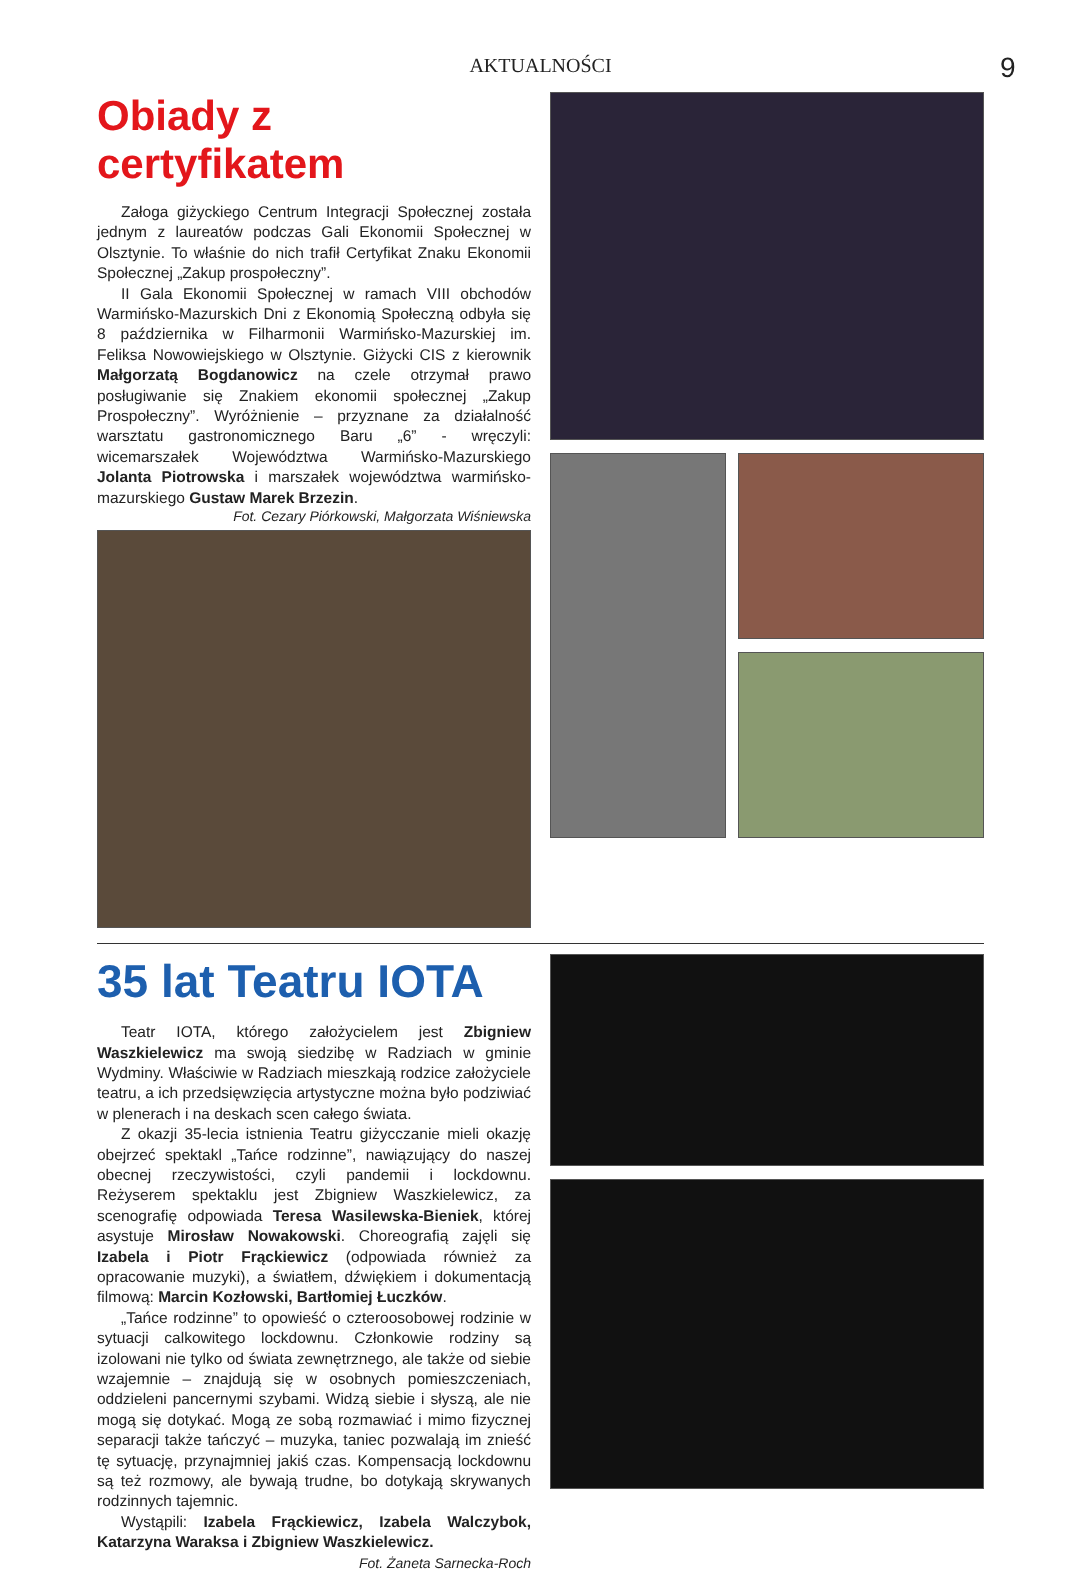AKTUALNOŚCI 9
Obiady z certyfikatem
Załoga giżyckiego Centrum Integracji Społecznej została jednym z laureatów podczas Gali Ekonomii Społecznej w Olsztynie. To właśnie do nich trafił Certyfikat Znaku Ekonomii Społecznej „Zakup prospołeczny”.
II Gala Ekonomii Społecznej w ramach VIII obchodów Warmińsko-Mazurskich Dni z Ekonomią Społeczną odbyła się 8 października w Filharmonii Warmińsko-Mazurskiej im. Feliksa Nowowiejskiego w Olsztynie. Giżycki CIS z kierownik Małgorzatą Bogdanowicz na czele otrzymał prawo posługiwanie się Znakiem ekonomii społecznej „Zakup Prospołeczny”. Wyróżnienie – przyznane za działalność warsztatu gastronomicznego Baru „6” - wręczyli: wicemarszałek Województwa Warmińsko-Mazurskiego Jolanta Piotrowska i marszałek województwa warmińsko-mazurskiego Gustaw Marek Brzezin.
Fot. Cezary Piórkowski, Małgorzata Wiśniewska
35 lat Teatru IOTA
Teatr IOTA, którego założycielem jest Zbigniew Waszkielewicz ma swoją siedzibę w Radziach w gminie Wydminy. Właściwie w Radziach mieszkają rodzice założyciele teatru, a ich przedsięwzięcia artystyczne można było podziwiać w plenerach i na deskach scen całego świata.
Z okazji 35-lecia istnienia Teatru giżycczanie mieli okazję obejrzeć spektakl „Tańce rodzinne”, nawiązujący do naszej obecnej rzeczywistości, czyli pandemii i lockdownu. Reżyserem spektaklu jest Zbigniew Waszkielewicz, za scenografię odpowiada Teresa Wasilewska-Bieniek, której asystuje Mirosław Nowakowski. Choreografią zajęli się Izabela i Piotr Frąckiewicz (odpowiada również za opracowanie muzyki), a światłem, dźwiękiem i dokumentacją filmową: Marcin Kozłowski, Bartłomiej Łuczków.
„Tańce rodzinne” to opowieść o czteroosobowej rodzinie w sytuacji calkowitego lockdownu. Członkowie rodziny są izolowani nie tylko od świata zewnętrznego, ale także od siebie wzajemnie – znajdują się w osobnych pomieszczeniach, oddzieleni pancernymi szybami. Widzą siebie i słyszą, ale nie mogą się dotykać. Mogą ze sobą rozmawiać i mimo fizycznej separacji także tańczyć – muzyka, taniec pozwalają im znieść tę sytuację, przynajmniej jakiś czas. Kompensacją lockdownu są też rozmowy, ale bywają trudne, bo dotykają skrywanych rodzinnych tajemnic.
Wystąpili: Izabela Frąckiewicz, Izabela Walczybok, Katarzyna Waraksa i Zbigniew Waszkielewicz. Fot. Żaneta Sarnecka-Roch